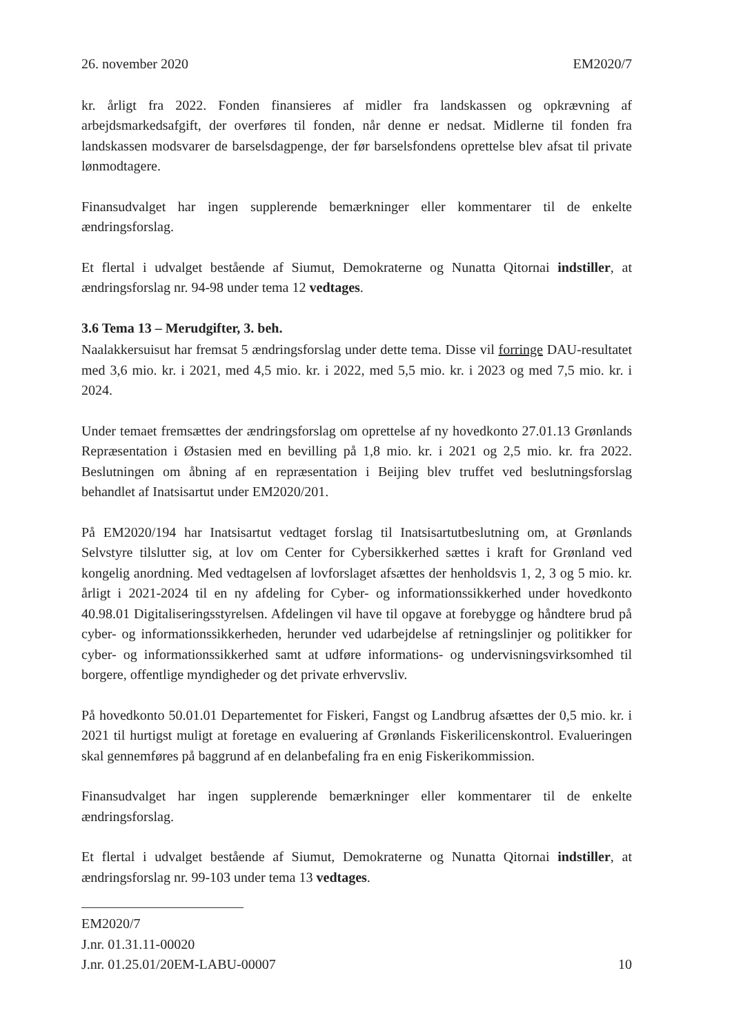26. november 2020 EM2020/7
kr. årligt fra 2022. Fonden finansieres af midler fra landskassen og opkrævning af arbejdsmarkedsafgift, der overføres til fonden, når denne er nedsat. Midlerne til fonden fra landskassen modsvarer de barselsdagpenge, der før barselsfondens oprettelse blev afsat til private lønmodtagere.
Finansudvalget har ingen supplerende bemærkninger eller kommentarer til de enkelte ændringsforslag.
Et flertal i udvalget bestående af Siumut, Demokraterne og Nunatta Qitornai indstiller, at ændringsforslag nr. 94-98 under tema 12 vedtages.
3.6 Tema 13 – Merudgifter, 3. beh.
Naalakkersuisut har fremsat 5 ændringsforslag under dette tema. Disse vil forringe DAU-resultatet med 3,6 mio. kr. i 2021, med 4,5 mio. kr. i 2022, med 5,5 mio. kr. i 2023 og med 7,5 mio. kr. i 2024.
Under temaet fremsættes der ændringsforslag om oprettelse af ny hovedkonto 27.01.13 Grønlands Repræsentation i Østasien med en bevilling på 1,8 mio. kr. i 2021 og 2,5 mio. kr. fra 2022. Beslutningen om åbning af en repræsentation i Beijing blev truffet ved beslutningsforslag behandlet af Inatsisartut under EM2020/201.
På EM2020/194 har Inatsisartut vedtaget forslag til Inatsisartutbeslutning om, at Grønlands Selvstyre tilslutter sig, at lov om Center for Cybersikkerhed sættes i kraft for Grønland ved kongelig anordning. Med vedtagelsen af lovforslaget afsættes der henholdsvis 1, 2, 3 og 5 mio. kr. årligt i 2021-2024 til en ny afdeling for Cyber- og informationssikkerhed under hovedkonto 40.98.01 Digitaliseringsstyrelsen. Afdelingen vil have til opgave at forebygge og håndtere brud på cyber- og informationssikkerheden, herunder ved udarbejdelse af retningslinjer og politikker for cyber- og informationssikkerhed samt at udføre informations- og undervisningsvirksomhed til borgere, offentlige myndigheder og det private erhvervsliv.
På hovedkonto 50.01.01 Departementet for Fiskeri, Fangst og Landbrug afsættes der 0,5 mio. kr. i 2021 til hurtigst muligt at foretage en evaluering af Grønlands Fiskerilicenskontrol. Evalueringen skal gennemføres på baggrund af en delanbefaling fra en enig Fiskerikommission.
Finansudvalget har ingen supplerende bemærkninger eller kommentarer til de enkelte ændringsforslag.
Et flertal i udvalget bestående af Siumut, Demokraterne og Nunatta Qitornai indstiller, at ændringsforslag nr. 99-103 under tema 13 vedtages.
EM2020/7
J.nr. 01.31.11-00020
J.nr. 01.25.01/20EM-LABU-00007
10